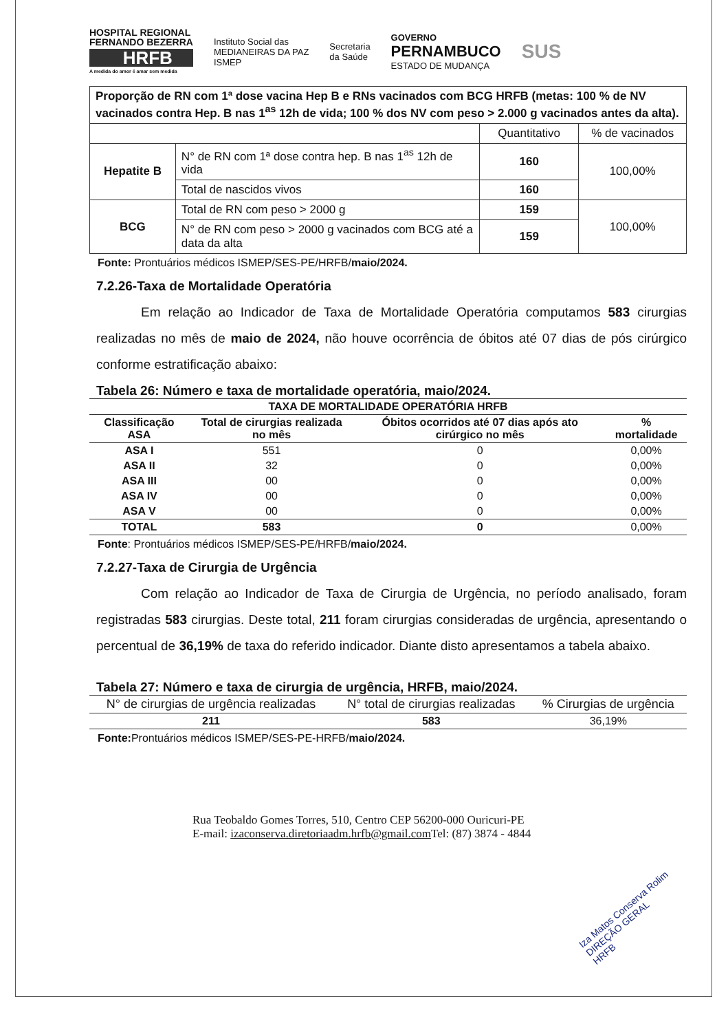HOSPITAL REGIONAL
FERNANDO BEZERRA
HRFB
A medida do amor é amar sem medida
Instituto Social das
MEDIANEIRAS DA PAZ
ISMEP
Secretaria
da Saúde
GOVERNO
PERNAMBUCO
ESTADO DE MUDANÇA
SUS
| Proporção de RN com 1ª dose vacina Hep B e RNs vacinados com BCG HRFB (metas: 100 % de NV vacinados contra Hep. B nas 1<sup>as</sup> 12h de vida; 100 % dos NV com peso > 2.000 g vacinados antes da alta). | | | |
| | | Quantitativo | % de vacinados |
| Hepatite B | N° de RN com 1ª dose contra hep. B nas 1<sup>as</sup> 12h de vida | 160 | 100,00% |
| | Total de nascidos vivos | 160 | |
| BCG | Total de RN com peso > 2000 g | 159 | 100,00% |
| | N° de RN com peso > 2000 g vacinados com BCG até a data da alta | 159 | |
Fonte: Prontuários médicos ISMEP/SES-PE/HRFB/maio/2024.
7.2.26-Taxa de Mortalidade Operatória
Em relação ao Indicador de Taxa de Mortalidade Operatória computamos 583 cirurgias realizadas no mês de maio de 2024, não houve ocorrência de óbitos até 07 dias de pós cirúrgico conforme estratificação abaixo:
Tabela 26: Número e taxa de mortalidade operatória, maio/2024.
| TAXA DE MORTALIDADE OPERATÓRIA HRFB | | | |
| --- | --- | --- | --- |
| Classificação ASA | Total de cirurgias realizada no mês | Óbitos ocorridos até 07 dias após ato cirúrgico no mês | % mortalidade |
| ASA I | 551 | 0 | 0,00% |
| ASA II | 32 | 0 | 0,00% |
| ASA III | 00 | 0 | 0,00% |
| ASA IV | 00 | 0 | 0,00% |
| ASA V | 00 | 0 | 0,00% |
| TOTAL | 583 | 0 | 0,00% |
Fonte: Prontuários médicos ISMEP/SES-PE/HRFB/maio/2024.
7.2.27-Taxa de Cirurgia de Urgência
Com relação ao Indicador de Taxa de Cirurgia de Urgência, no período analisado, foram registradas 583 cirurgias. Deste total, 211 foram cirurgias consideradas de urgência, apresentando o percentual de 36,19% de taxa do referido indicador. Diante disto apresentamos a tabela abaixo.
Tabela 27: Número e taxa de cirurgia de urgência, HRFB, maio/2024.
| N° de cirurgias de urgência realizadas | N° total de cirurgias realizadas | % Cirurgias de urgência |
| --- | --- | --- |
| 211 | 583 | 36,19% |
Fonte: Prontuários médicos ISMEP/SES-PE-HRFB/maio/2024.
Rua Teobaldo Gomes Torres, 510, Centro CEP 56200-000 Ouricuri-PE
E-mail: izaconserva.diretoriaadm.hrfb@gmail.com Tel: (87) 3874 - 4844
Iza Matos Conserva Rolim
DIREÇÃO GERAL
HRFB